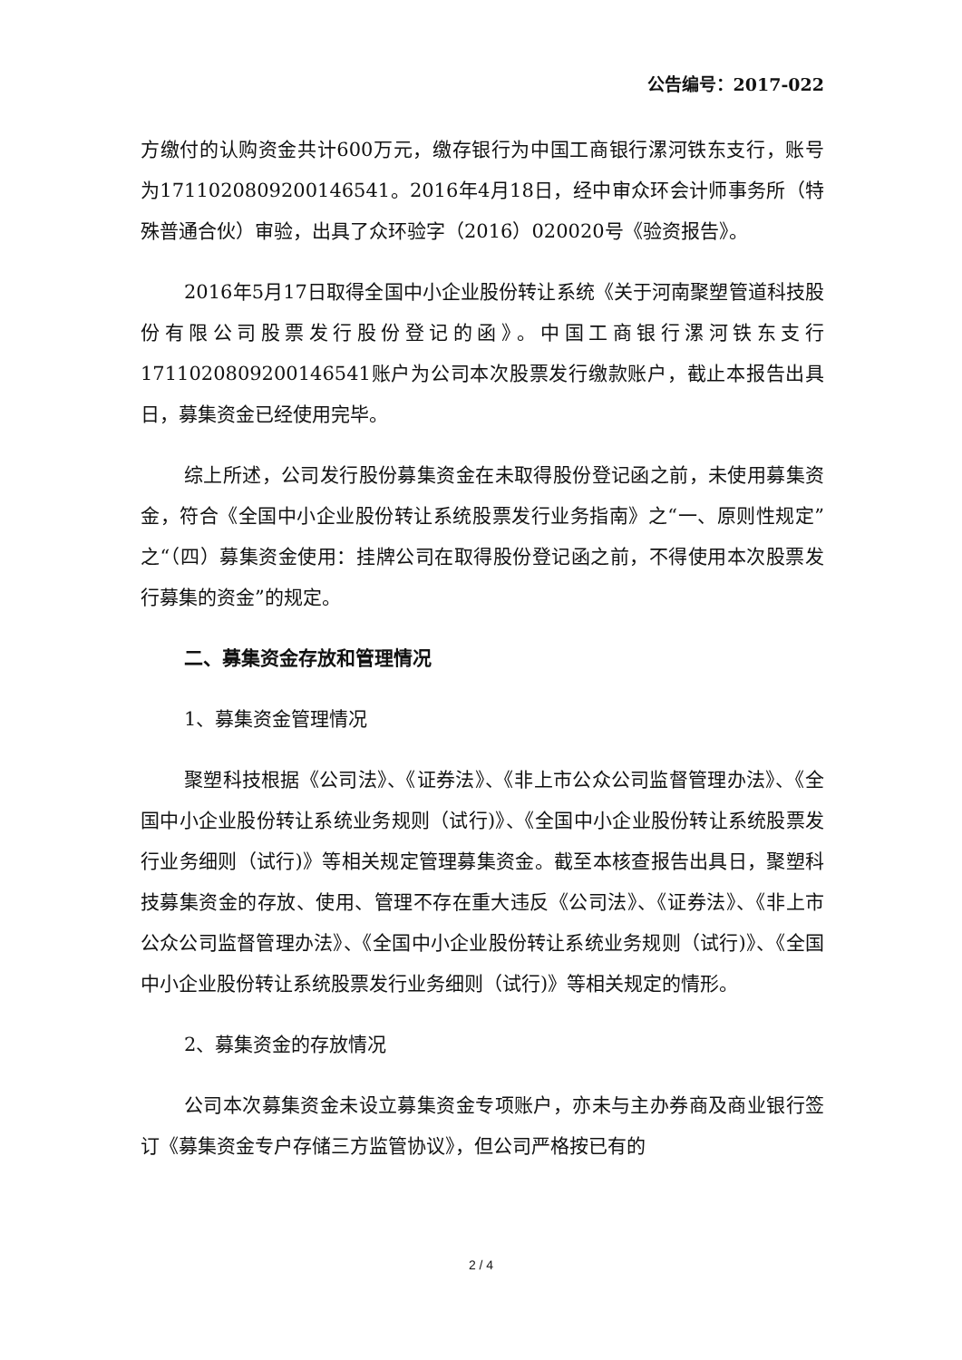公告编号：2017-022
方缴付的认购资金共计600万元，缴存银行为中国工商银行漯河铁东支行，账号为1711020809200146541。2016年4月18日，经中审众环会计师事务所（特殊普通合伙）审验，出具了众环验字（2016）020020号《验资报告》。
2016年5月17日取得全国中小企业股份转让系统《关于河南聚塑管道科技股份有限公司股票发行股份登记的函》。中国工商银行漯河铁东支行1711020809200146541账户为公司本次股票发行缴款账户，截止本报告出具日，募集资金已经使用完毕。
综上所述，公司发行股份募集资金在未取得股份登记函之前，未使用募集资金，符合《全国中小企业股份转让系统股票发行业务指南》之“一、原则性规定”之“（四）募集资金使用：挂牌公司在取得股份登记函之前，不得使用本次股票发行募集的资金”的规定。
二、募集资金存放和管理情况
1、募集资金管理情况
聚塑科技根据《公司法》、《证券法》、《非上市公众公司监督管理办法》、《全国中小企业股份转让系统业务规则（试行)》、《全国中小企业股份转让系统股票发行业务细则（试行)》等相关规定管理募集资金。截至本核查报告出具日，聚塑科技募集资金的存放、使用、管理不存在重大违反《公司法》、《证券法》、《非上市公众公司监督管理办法》、《全国中小企业股份转让系统业务规则（试行)》、《全国中小企业股份转让系统股票发行业务细则（试行)》等相关规定的情形。
2、募集资金的存放情况
公司本次募集资金未设立募集资金专项账户，亦未与主办券商及商业银行签订《募集资金专户存储三方监管协议》，但公司严格按已有的
2 / 4